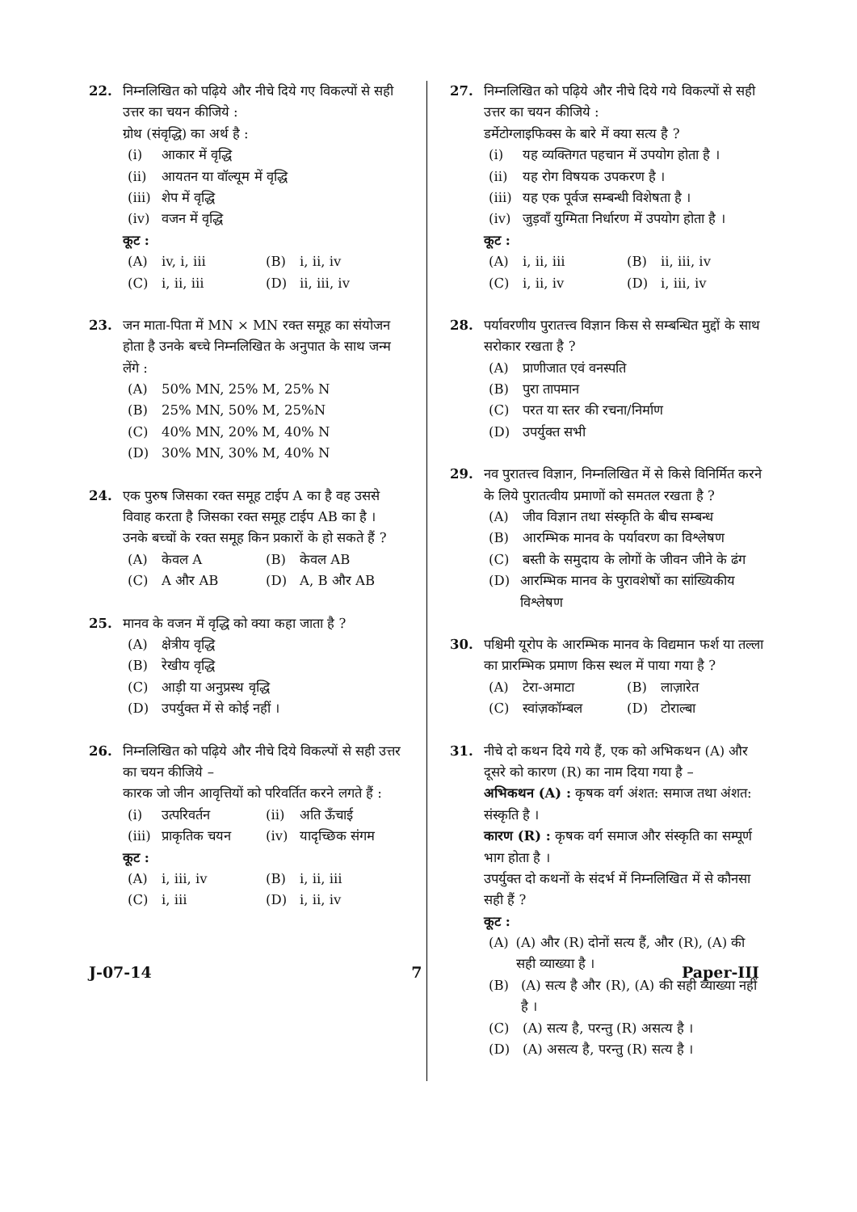22. निम्नलिखित को पढ़िये और नीचे दिये गए विकल्पों से सही उत्तर का चयन कीजिये :
ग्रोथ (संवृद्धि) का अर्थ है :
(i) आकार में वृद्धि
(ii) आयतन या वॉल्यूम में वृद्धि
(iii) शेप में वृद्धि
(iv) वजन में वृद्धि
कूट :
(A) iv, i, iii (B) i, ii, iv
(C) i, ii, iii (D) ii, iii, iv
23. जन माता-पिता में MN × MN रक्त समूह का संयोजन होता है उनके बच्चे निम्नलिखित के अनुपात के साथ जन्म लेंगे :
(A) 50% MN, 25% M, 25% N
(B) 25% MN, 50% M, 25%N
(C) 40% MN, 20% M, 40% N
(D) 30% MN, 30% M, 40% N
24. एक पुरुष जिसका रक्त समूह टाईप A का है वह उससे विवाह करता है जिसका रक्त समूह टाईप AB का है । उनके बच्चों के रक्त समूह किन प्रकारों के हो सकते हैं ?
(A) केवल A (B) केवल AB
(C) A और AB (D) A, B और AB
25. मानव के वजन में वृद्धि को क्या कहा जाता है ?
(A) क्षेत्रीय वृद्धि
(B) रेखीय वृद्धि
(C) आड़ी या अनुप्रस्थ वृद्धि
(D) उपर्युक्त में से कोई नहीं ।
26. निम्नलिखित को पढ़िये और नीचे दिये विकल्पों से सही उत्तर का चयन कीजिये –
कारक जो जीन आवृत्तियों को परिवर्तित करने लगते हैं :
(i) उत्परिवर्तन (ii) अति ऊँचाई
(iii) प्राकृतिक चयन (iv) यादृच्छिक संगम
कूट :
(A) i, iii, iv (B) i, ii, iii
(C) i, iii (D) i, ii, iv
27. निम्नलिखित को पढ़िये और नीचे दिये गये विकल्पों से सही उत्तर का चयन कीजिये :
डर्मेटोग्लाइफिक्स के बारे में क्या सत्य है ?
(i) यह व्यक्तिगत पहचान में उपयोग होता है ।
(ii) यह रोग विषयक उपकरण है ।
(iii) यह एक पूर्वज सम्बन्धी विशेषता है ।
(iv) जुड़वाँ युग्मिता निर्धारण में उपयोग होता है ।
कूट :
(A) i, ii, iii (B) ii, iii, iv
(C) i, ii, iv (D) i, iii, iv
28. पर्यावरणीय पुरातत्त्व विज्ञान किस से सम्बन्धित मुद्दों के साथ सरोकार रखता है ?
(A) प्राणीजात एवं वनस्पति
(B) पुरा तापमान
(C) परत या स्तर की रचना/निर्माण
(D) उपर्युक्त सभी
29. नव पुरातत्त्व विज्ञान, निम्नलिखित में से किसे विनिर्मित करने के लिये पुरातत्वीय प्रमाणों को समतल रखता है ?
(A) जीव विज्ञान तथा संस्कृति के बीच सम्बन्ध
(B) आरम्भिक मानव के पर्यावरण का विश्लेषण
(C) बस्ती के समुदाय के लोगों के जीवन जीने के ढंग
(D) आरम्भिक मानव के पुरावशेषों का सांख्यिकीय विश्लेषण
30. पश्चिमी यूरोप के आरम्भिक मानव के विद्यमान फर्श या तल्ला का प्रारम्भिक प्रमाण किस स्थल में पाया गया है ?
(A) टेरा-अमाटा (B) लाज़ारेत
(C) स्वांज़कॉम्बल (D) टोराल्बा
31. नीचे दो कथन दिये गये हैं, एक को अभिकथन (A) और दूसरे को कारण (R) का नाम दिया गया है –
अभिकथन (A) : कृषक वर्ग अंशत: समाज तथा अंशत: संस्कृति है ।
कारण (R) : कृषक वर्ग समाज और संस्कृति का सम्पूर्ण भाग होता है ।
उपर्युक्त दो कथनों के संदर्भ में निम्नलिखित में से कौनसा सही हैं ?
कूट :
(A) (A) और (R) दोनों सत्य हैं, और (R), (A) की सही व्याख्या है ।
(B) (A) सत्य है और (R), (A) की सही व्याख्या नहीं है ।
(C) (A) सत्य है, परन्तु (R) असत्य है ।
(D) (A) असत्य है, परन्तु (R) सत्य है ।
J-07-14 7 Paper-III